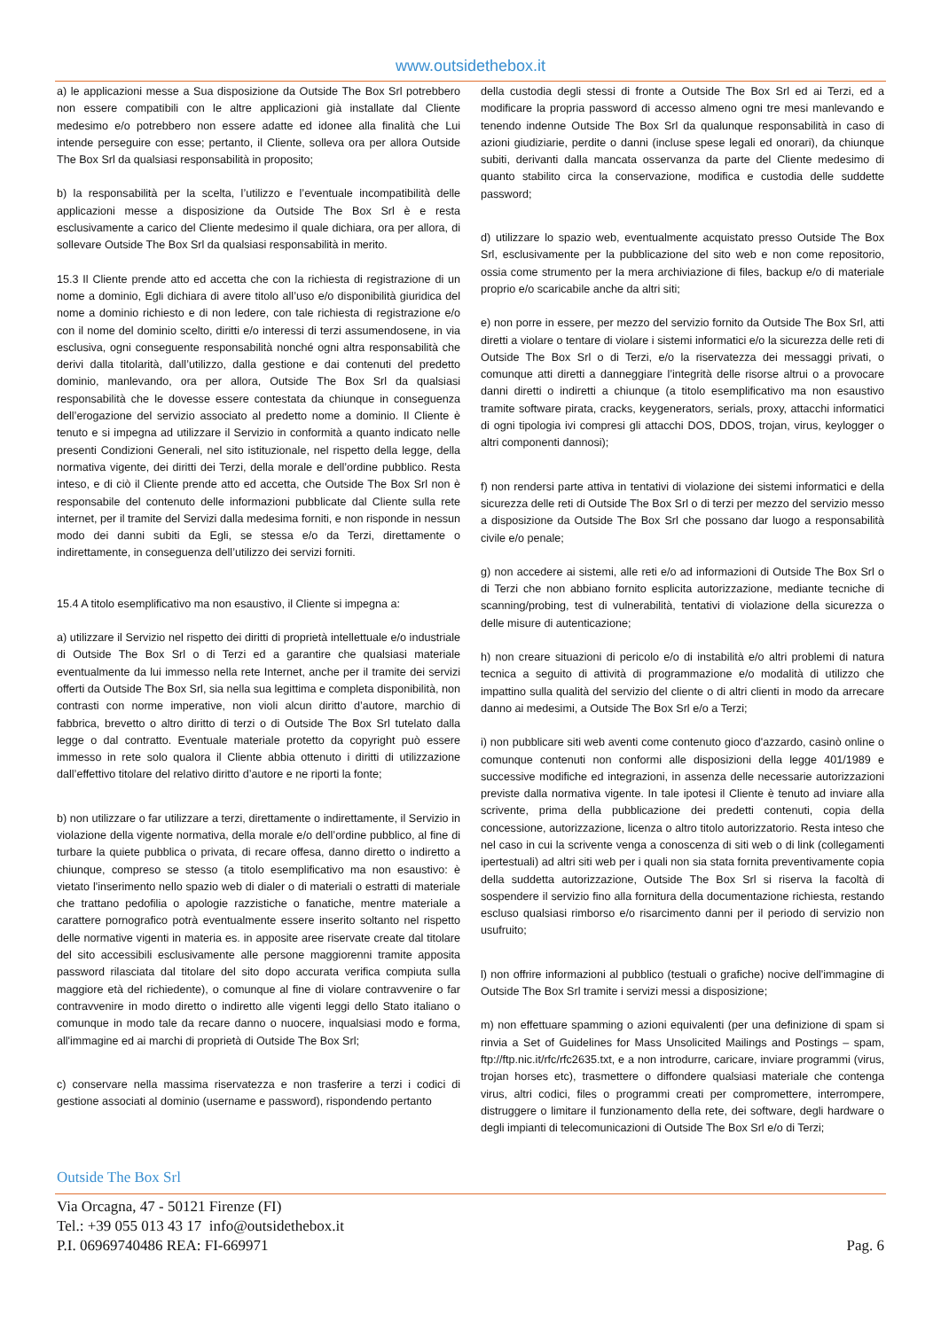www.outsidethebox.it
a) le applicazioni messe a Sua disposizione da Outside The Box Srl potrebbero non essere compatibili con le altre applicazioni già installate dal Cliente medesimo e/o potrebbero non essere adatte ed idonee alla finalità che Lui intende perseguire con esse; pertanto, il Cliente, solleva ora per allora Outside The Box Srl da qualsiasi responsabilità in proposito;
b) la responsabilità per la scelta, l’utilizzo e l’eventuale incompatibilità delle applicazioni messe a disposizione da Outside The Box Srl è e resta esclusivamente a carico del Cliente medesimo il quale dichiara, ora per allora, di sollevare Outside The Box Srl da qualsiasi responsabilità in merito.
15.3 Il Cliente prende atto ed accetta che con la richiesta di registrazione di un nome a dominio, Egli dichiara di avere titolo all’uso e/o disponibilità giuridica del nome a dominio richiesto e di non ledere, con tale richiesta di registrazione e/o con il nome del dominio scelto, diritti e/o interessi di terzi assumendosene, in via esclusiva, ogni conseguente responsabilità nonché ogni altra responsabilità che derivi dalla titolarità, dall’utilizzo, dalla gestione e dai contenuti del predetto dominio, manlevando, ora per allora, Outside The Box Srl da qualsiasi responsabilità che le dovesse essere contestata da chiunque in conseguenza dell’erogazione del servizio associato al predetto nome a dominio. Il Cliente è tenuto e si impegna ad utilizzare il Servizio in conformità a quanto indicato nelle presenti Condizioni Generali, nel sito istituzionale, nel rispetto della legge, della normativa vigente, dei diritti dei Terzi, della morale e dell’ordine pubblico. Resta inteso, e di ciò il Cliente prende atto ed accetta, che Outside The Box Srl non è responsabile del contenuto delle informazioni pubblicate dal Cliente sulla rete internet, per il tramite del Servizi dalla medesima forniti, e non risponde in nessun modo dei danni subiti da Egli, se stessa e/o da Terzi, direttamente o indirettamente, in conseguenza dell’utilizzo dei servizi forniti.
15.4 A titolo esemplificativo ma non esaustivo, il Cliente si impegna a:
a) utilizzare il Servizio nel rispetto dei diritti di proprietà intellettuale e/o industriale di Outside The Box Srl o di Terzi ed a garantire che qualsiasi materiale eventualmente da lui immesso nella rete Internet, anche per il tramite dei servizi offerti da Outside The Box Srl, sia nella sua legittima e completa disponibilità, non contrasti con norme imperative, non violi alcun diritto d’autore, marchio di fabbrica, brevetto o altro diritto di terzi o di Outside The Box Srl tutelato dalla legge o dal contratto. Eventuale materiale protetto da copyright può essere immesso in rete solo qualora il Cliente abbia ottenuto i diritti di utilizzazione dall’effettivo titolare del relativo diritto d’autore e ne riporti la fonte;
b) non utilizzare o far utilizzare a terzi, direttamente o indirettamente, il Servizio in violazione della vigente normativa, della morale e/o dell’ordine pubblico, al fine di turbare la quiete pubblica o privata, di recare offesa, danno diretto o indiretto a chiunque, compreso se stesso (a titolo esemplificativo ma non esaustivo: è vietato l'inserimento nello spazio web di dialer o di materiali o estratti di materiale che trattano pedofilia o apologie razzistiche o fanatiche, mentre materiale a carattere pornografico potrà eventualmente essere inserito soltanto nel rispetto delle normative vigenti in materia es. in apposite aree riservate create dal titolare del sito accessibili esclusivamente alle persone maggiorenni tramite apposita password rilasciata dal titolare del sito dopo accurata verifica compiuta sulla maggiore età del richiedente), o comunque al fine di violare contravvenire o far contravvenire in modo diretto o indiretto alle vigenti leggi dello Stato italiano o comunque in modo tale da recare danno o nuocere, inqualsiasi modo e forma, all'immagine ed ai marchi di proprietà di Outside The Box Srl;
c) conservare nella massima riservatezza e non trasferire a terzi i codici di gestione associati al dominio (username e password), rispondendo pertanto
della custodia degli stessi di fronte a Outside The Box Srl ed ai Terzi, ed a modificare la propria password di accesso almeno ogni tre mesi manlevando e tenendo indenne Outside The Box Srl da qualunque responsabilità in caso di azioni giudiziarie, perdite o danni (incluse spese legali ed onorari), da chiunque subiti, derivanti dalla mancata osservanza da parte del Cliente medesimo di quanto stabilito circa la conservazione, modifica e custodia delle suddette password;
d) utilizzare lo spazio web, eventualmente acquistato presso Outside The Box Srl, esclusivamente per la pubblicazione del sito web e non come repositorio, ossia come strumento per la mera archiviazione di files, backup e/o di materiale proprio e/o scaricabile anche da altri siti;
e) non porre in essere, per mezzo del servizio fornito da Outside The Box Srl, atti diretti a violare o tentare di violare i sistemi informatici e/o la sicurezza delle reti di Outside The Box Srl o di Terzi, e/o la riservatezza dei messaggi privati, o comunque atti diretti a danneggiare l’integrità delle risorse altrui o a provocare danni diretti o indiretti a chiunque (a titolo esemplificativo ma non esaustivo tramite software pirata, cracks, keygenerators, serials, proxy, attacchi informatici di ogni tipologia ivi compresi gli attacchi DOS, DDOS, trojan, virus, keylogger o altri componenti dannosi);
f) non rendersi parte attiva in tentativi di violazione dei sistemi informatici e della sicurezza delle reti di Outside The Box Srl o di terzi per mezzo del servizio messo a disposizione da Outside The Box Srl che possano dar luogo a responsabilità civile e/o penale;
g) non accedere ai sistemi, alle reti e/o ad informazioni di Outside The Box Srl o di Terzi che non abbiano fornito esplicita autorizzazione, mediante tecniche di scanning/probing, test di vulnerabilità, tentativi di violazione della sicurezza o delle misure di autenticazione;
h) non creare situazioni di pericolo e/o di instabilità e/o altri problemi di natura tecnica a seguito di attività di programmazione e/o modalità di utilizzo che impattino sulla qualità del servizio del cliente o di altri clienti in modo da arrecare danno ai medesimi, a Outside The Box Srl e/o a Terzi;
i) non pubblicare siti web aventi come contenuto gioco d'azzardo, casinò online o comunque contenuti non conformi alle disposizioni della legge 401/1989 e successive modifiche ed integrazioni, in assenza delle necessarie autorizzazioni previste dalla normativa vigente. In tale ipotesi il Cliente è tenuto ad inviare alla scrivente, prima della pubblicazione dei predetti contenuti, copia della concessione, autorizzazione, licenza o altro titolo autorizzatorio. Resta inteso che nel caso in cui la scrivente venga a conoscenza di siti web o di link (collegamenti ipertestuali) ad altri siti web per i quali non sia stata fornita preventivamente copia della suddetta autorizzazione, Outside The Box Srl si riserva la facoltà di sospendere il servizio fino alla fornitura della documentazione richiesta, restando escluso qualsiasi rimborso e/o risarcimento danni per il periodo di servizio non usufruito;
l) non offrire informazioni al pubblico (testuali o grafiche) nocive dell'immagine di Outside The Box Srl tramite i servizi messi a disposizione;
m) non effettuare spamming o azioni equivalenti (per una definizione di spam si rinvia a Set of Guidelines for Mass Unsolicited Mailings and Postings – spam, ftp://ftp.nic.it/rfc/rfc2635.txt, e a non introdurre, caricare, inviare programmi (virus, trojan horses etc), trasmettere o diffondere qualsiasi materiale che contenga virus, altri codici, files o programmi creati per compromettere, interrompere, distruggere o limitare il funzionamento della rete, dei software, degli hardware o degli impianti di telecomunicazioni di Outside The Box Srl e/o di Terzi;
Outside The Box Srl
Via Orcagna, 47 - 50121 Firenze (FI)
Tel.: +39 055 013 43 17 info@outsidethebox.it
P.I. 06969740486 REA: FI-669971
Pag. 6